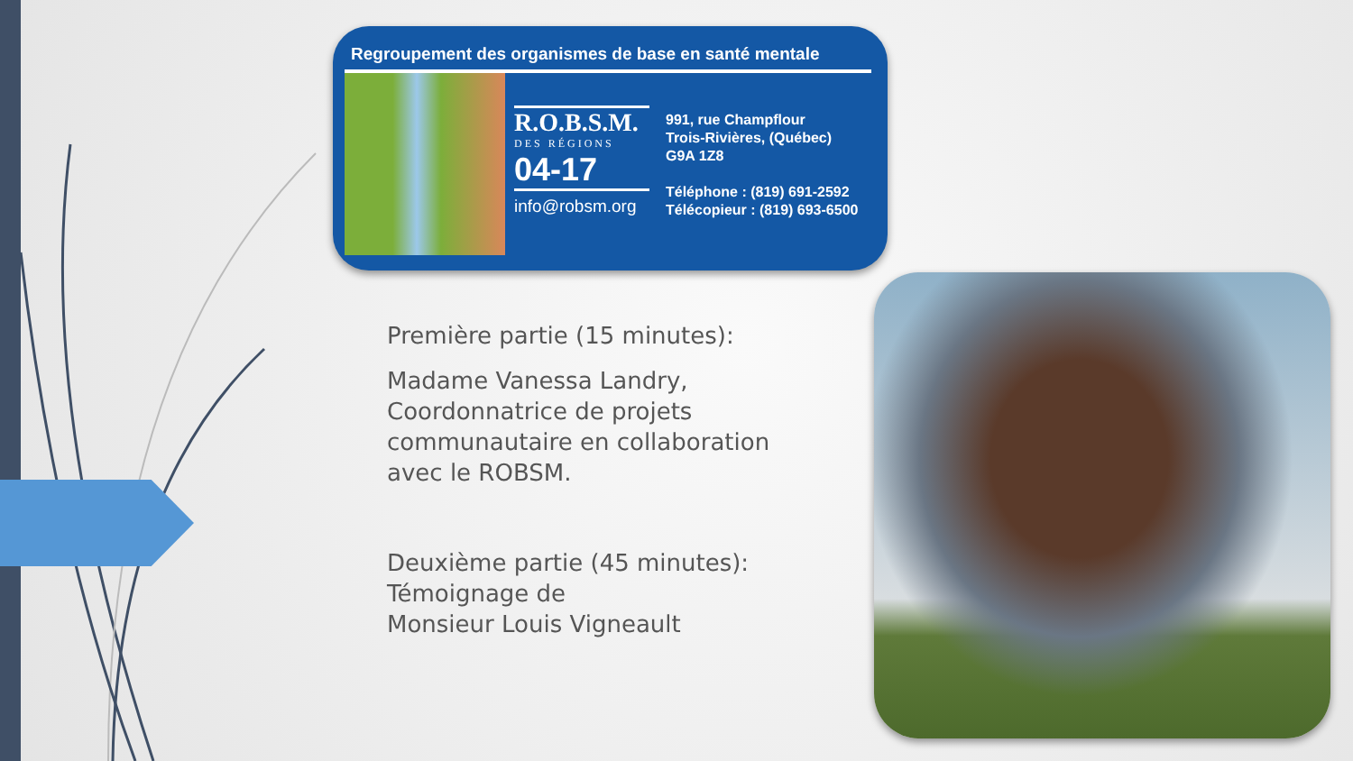Regroupement des organismes de base en santé mentale
R.O.B.S.M.
DES RÉGIONS
04-17
info@robsm.org
991, rue Champflour
Trois-Rivières, (Québec)
G9A 1Z8
Téléphone : (819) 691-2592
Télécopieur : (819) 693-6500
Première partie (15 minutes):
Madame Vanessa Landry, Coordonnatrice de projets communautaire en collaboration avec le ROBSM.
Deuxième partie (45 minutes): Témoignage de
Monsieur Louis Vigneault